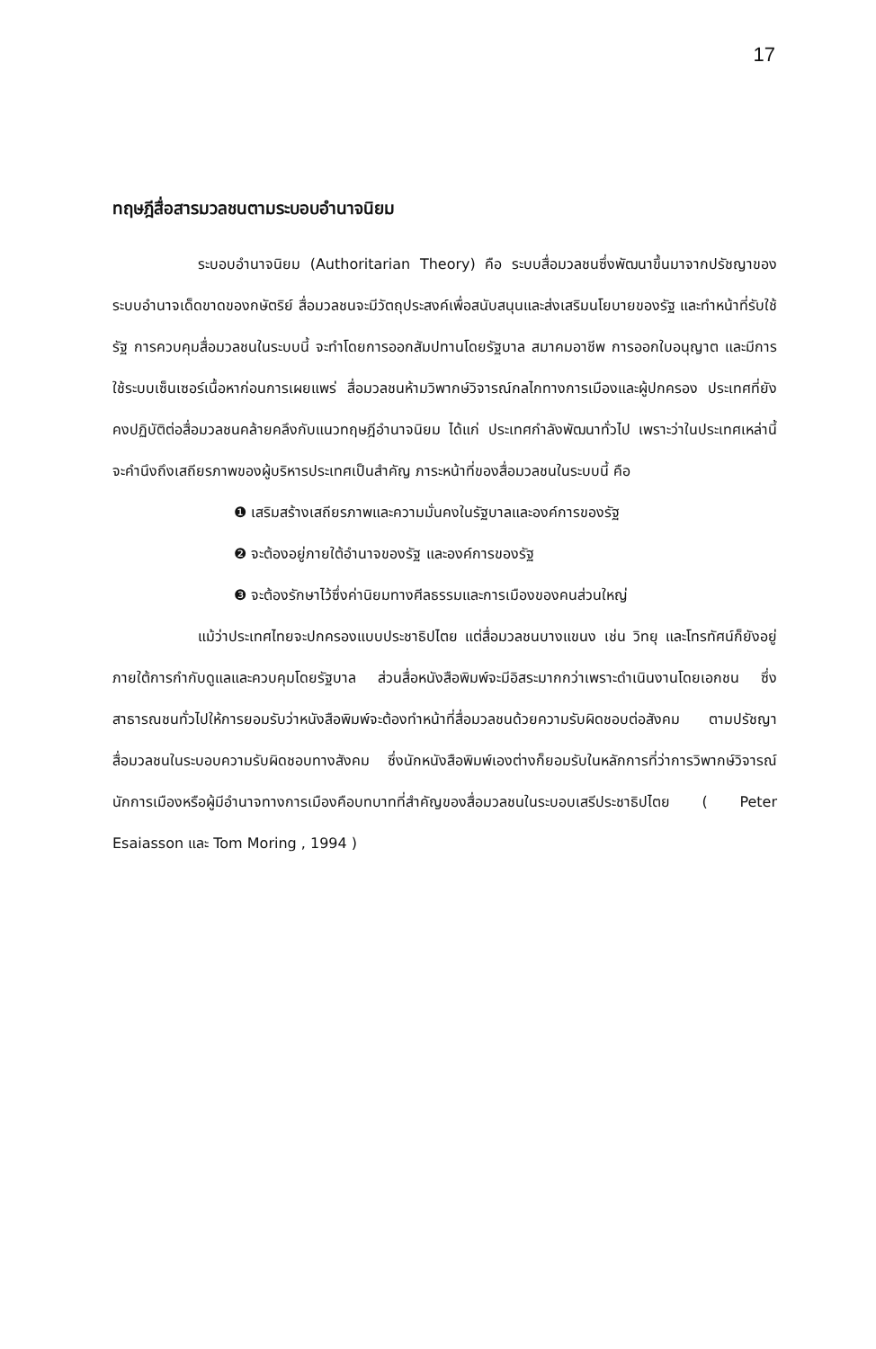17
ทฤษฎีสื่อสารมวลชนตามระบอบอำนาจนิยม
ระบอบอำนาจนิยม (Authoritarian Theory) คือ ระบบสื่อมวลชนซึ่งพัฒนาขึ้นมาจากปรัชญาของระบบอำนาจเด็ดขาดของกษัตริย์ สื่อมวลชนจะมีวัตถุประสงค์เพื่อสนับสนุนและส่งเสริมนโยบายของรัฐ และทำหน้าที่รับใช้รัฐ การควบคุมสื่อมวลชนในระบบนี้ จะทำโดยการออกสัมปทานโดยรัฐบาล สมาคมอาชีพ การออกใบอนุญาต และมีการใช้ระบบเซ็นเซอร์เนื้อหาก่อนการเผยแพร่ สื่อมวลชนห้ามวิพากษ์วิจารณ์กลไกทางการเมืองและผู้ปกครอง ประเทศที่ยังคงปฏิบัติต่อสื่อมวลชนคล้ายคลึงกับแนวทฤษฎีอำนาจนิยม ได้แก่ ประเทศกำลังพัฒนาทั่วไป เพราะว่าในประเทศเหล่านี้จะคำนึงถึงเสถียรภาพของผู้บริหารประเทศเป็นสำคัญ ภาระหน้าที่ของสื่อมวลชนในระบบนี้ คือ
❶ เสริมสร้างเสถียรภาพและความมั่นคงในรัฐบาลและองค์การของรัฐ
❷ จะต้องอยู่ภายใต้อำนาจของรัฐ และองค์การของรัฐ
❸ จะต้องรักษาไว้ซึ่งค่านิยมทางศีลธรรมและการเมืองของคนส่วนใหญ่
แม้ว่าประเทศไทยจะปกครองแบบประชาธิปไตย แต่สื่อมวลชนบางแขนง เช่น วิทยุ และโทรทัศน์ก็ยังอยู่ภายใต้การกำกับดูแลและควบคุมโดยรัฐบาล ส่วนสื่อหนังสือพิมพ์จะมีอิสระมากกว่าเพราะดำเนินงานโดยเอกชน ซึ่งสาธารณชนทั่วไปให้การยอมรับว่าหนังสือพิมพ์จะต้องทำหน้าที่สื่อมวลชนด้วยความรับผิดชอบต่อสังคม ตามปรัชญาสื่อมวลชนในระบอบความรับผิดชอบทางสังคม ซึ่งนักหนังสือพิมพ์เองต่างก็ยอมรับในหลักการที่ว่าการวิพากษ์วิจารณ์นักการเมืองหรือผู้มีอำนาจทางการเมืองคือบทบาทที่สำคัญของสื่อมวลชนในระบอบเสรีประชาธิปไตย ( Peter Esaiasson และ Tom Moring , 1994 )